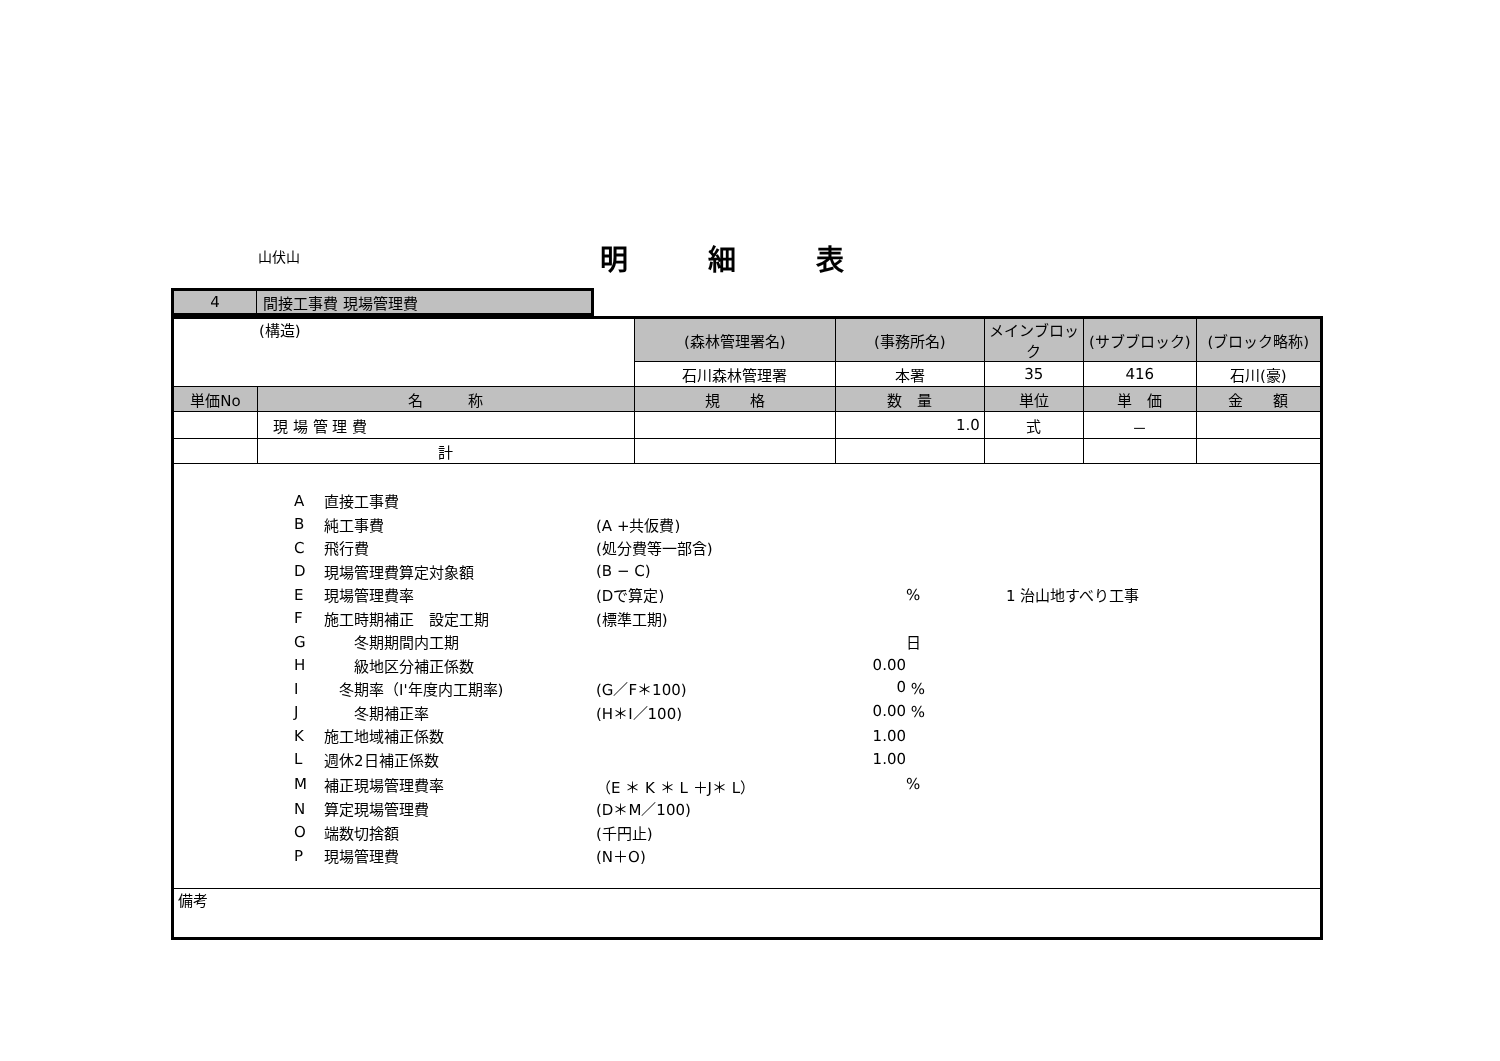山伏山 明細表
| 4 | 間接工事費 現場管理費 |
| (構造) | | (森林管理署名) | (事務所名) | メインブロック | (サブブロック) | (ブロック略称) |
| | | 石川森林管理署 | 本署 | 35 | 416 | 石川(豪) |
| 単価No | 名 称 | 規 格 | 数 量 | 単位 | 単 価 | 金 額 |
| | 現 場 管 理 費 | | 1.0 | 式 | － | |
| | 計 | | | | | |
| / A / 直接工事費 / / / / / B / 純工事費 / (A +共仮費) / / / / C / 飛行費 / (処分費等一部含) / / / / D / 現場管理費算定対象額 / (B − C) / / / / E / 現場管理費率 / (Dで算定) / % / 1 治山地すべり工事 / / F / 施工時期補正 設定工期 / (標準工期) / / / / G / 冬期期間内工期 / / 日 / / / H / 級地区分補正係数 / 0.00 / / / / I / 冬期率（I'年度内工期率) / (G／F＊100) 0 / % / / / J / 冬期補正率 / (H＊I／100) 0.00 / % / / / K / 施工地域補正係数 / 1.00 / / / / L / 週休2日補正係数 / 1.00 / / / / M / 補正現場管理費率 / （E ＊ K ＊ L ＋J＊ L） / % / / / N / 算定現場管理費 / (D＊M／100) / / / / O / 端数切捨額 / (千円止) / / / / P / 現場管理費 / (N＋O) / / / | | | | | | |
| 備考 | | | | | | |